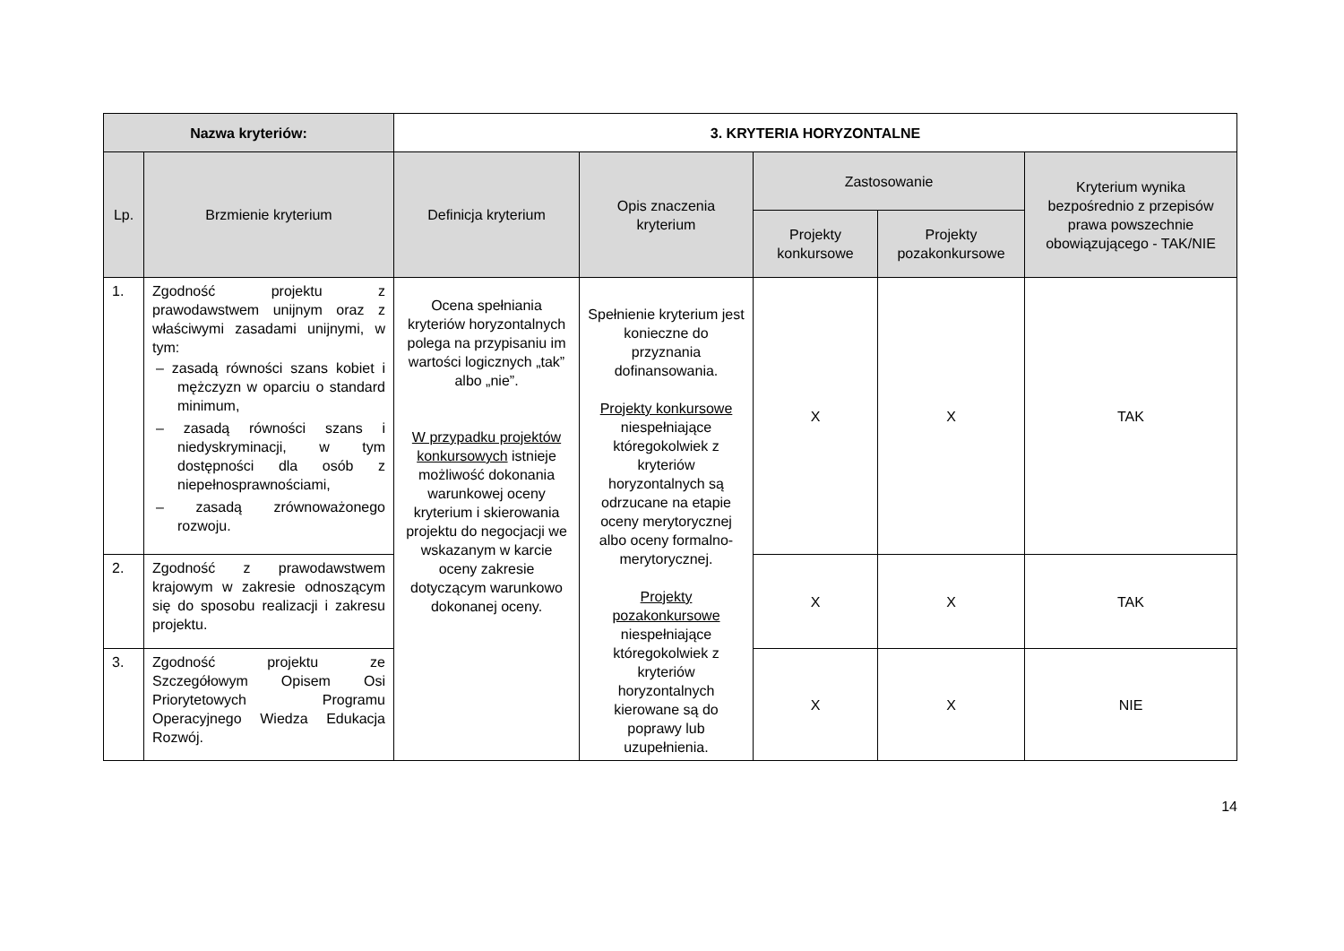| Nazwa kryteriów: | | 3. KRYTERIA HORYZONTALNE | | | | |
| --- | --- | --- | --- | --- | --- | --- |
| Lp. | Brzmienie kryterium | Definicja kryterium | Opis znaczenia kryterium | Zastosowanie | | Kryterium wynika bezpośrednio z przepisów prawa powszechnie obowiązującego - TAK/NIE |
| | | | | Projekty konkursowe | Projekty pozakonkursowe | |
| 1. | Zgodność projektu z prawodawstwem unijnym oraz z właściwymi zasadami unijnymi, w tym: – zasadą równości szans kobiet i mężczyzn w oparciu o standard minimum, – zasadą równości szans i niedyskryminacji, w tym dostępności dla osób z niepełnosprawnościami, – zasadą zrównoważonego rozwoju. | Ocena spełniania kryteriów horyzontalnych polega na przypisaniu im wartości logicznych „tak” albo „nie”. W przypadku projektów konkursowych istnieje możliwość dokonania warunkowej oceny kryterium i skierowania projektu do negocjacji we wskazanym w karcie oceny zakresie dotyczącym warunkowo dokonanej oceny. | Spełnienie kryterium jest konieczne do przyznania dofinansowania. Projekty konkursowe niespełniające któregokolwiek z kryteriów horyzontalnych są odrzucane na etapie oceny merytorycznej albo oceny formalno-merytorycznej. Projekty pozakonkursowe niespełniające któregokolwiek z kryteriów horyzontalnych kierowane są do poprawy lub uzupełnienia. | X | X | TAK |
| 2. | Zgodność z prawodawstwem krajowym w zakresie odnoszącym się do sposobu realizacji i zakresu projektu. | | | X | X | TAK |
| 3. | Zgodność projektu ze Szczegółowym Opisem Osi Priorytetowych Programu Operacyjnego Wiedza Edukacja Rozwój. | | | X | X | NIE |
14